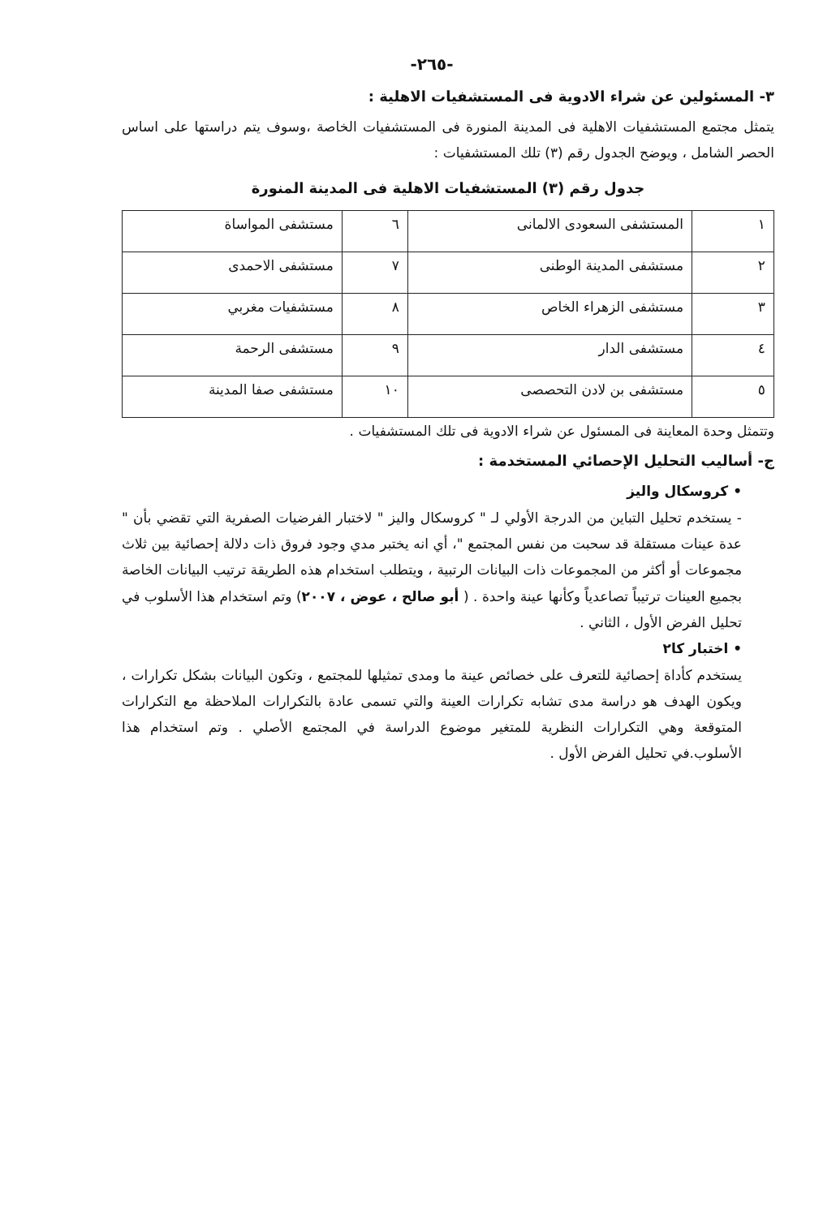-٢٦٥-
٣- المسئولين عن شراء الادوية فى المستشفيات الاهلية :
يتمثل مجتمع المستشفيات الاهلية فى المدينة المنورة فى المستشفيات الخاصة ،وسوف يتم دراستها على اساس الحصر الشامل ، ويوضح الجدول رقم (٣) تلك المستشفيات :
جدول رقم (٣) المستشفيات الاهلية فى المدينة المنورة
| ١ | المستشفى السعودى الالمانى | ٦ | مستشفى المواساة |
| ٢ | مستشفى المدينة الوطنى | ٧ | مستشفى الاحمدى |
| ٣ | مستشفى الزهراء الخاص | ٨ | مستشفيات مغربي |
| ٤ | مستشفى الدار | ٩ | مستشفى الرحمة |
| ٥ | مستشفى بن لادن التحصصى | ١٠ | مستشفى صفا المدينة |
وتتمثل وحدة المعاينة فى المسئول عن شراء الادوية فى تلك المستشفيات .
ج- أساليب التحليل الإحصائي المستخدمة :
• كروسكال واليز
- يستخدم تحليل التباين من الدرجة الأولي لـ " كروسكال واليز " لاختبار الفرضيات الصفرية التي تقضي بأن " عدة عينات مستقلة قد سحبت من نفس المجتمع "، أي انه يختبر مدي وجود فروق ذات دلالة إحصائية بين ثلاث مجموعات أو أكثر من المجموعات ذات البيانات الرتبية ، ويتطلب استخدام هذه الطريقة ترتيب البيانات الخاصة بجميع العينات ترتيباً تصاعدياً وكأنها عينة واحدة . ( أبو صالح ، عوض ، ٢٠٠٧) وتم استخدام هذا الأسلوب في تحليل الفرض الأول ، الثاني .
• اختبار كا٢
يستخدم كأداة إحصائية للتعرف على خصائص عينة ما ومدى تمثيلها للمجتمع ، وتكون البيانات بشكل تكرارات ، ويكون الهدف هو دراسة مدى تشابه تكرارات العينة والتي تسمى عادة بالتكرارات الملاحظة مع التكرارات المتوقعة وهي التكرارات النظرية للمتغير موضوع الدراسة في المجتمع الأصلي . وتم استخدام هذا الأسلوب.في تحليل الفرض الأول .